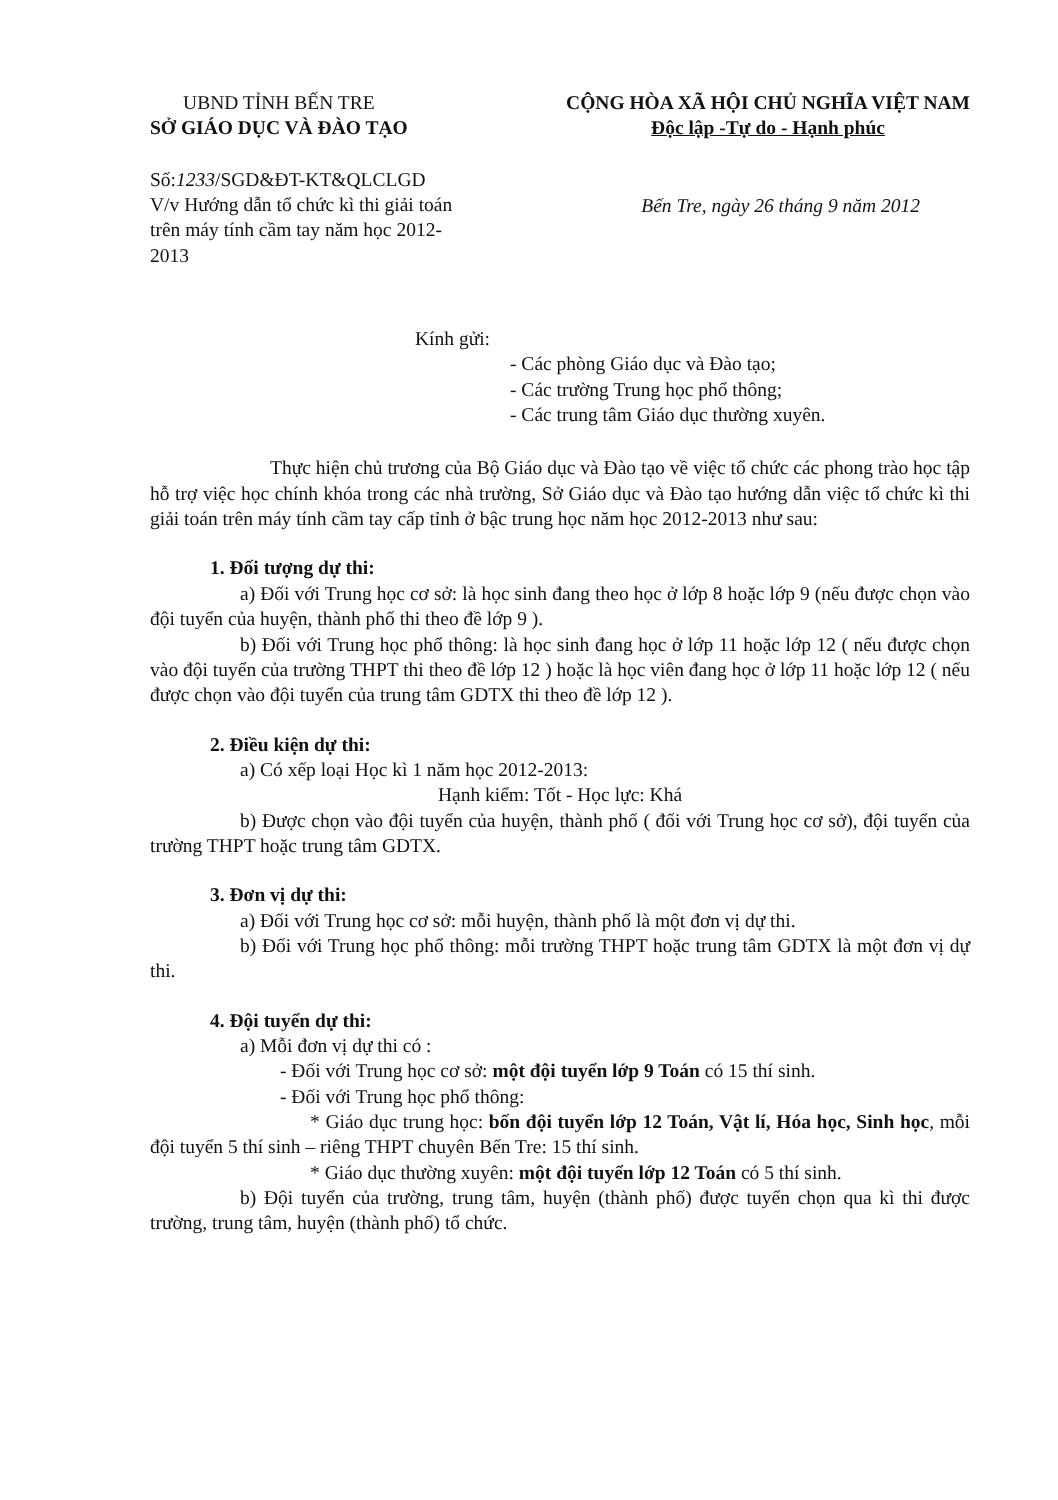UBND TỈNH BẾN TRE
SỞ GIÁO DỤC VÀ ĐÀO TẠO
CỘNG HÒA XÃ HỘI CHỦ NGHĨA VIỆT NAM
Độc lập -Tự do - Hạnh phúc
Số:1233/SGD&ĐT-KT&QLCLGD
V/v Hướng dẫn tổ chức kì thi giải toán trên máy tính cầm tay năm học 2012-2013
Bến Tre, ngày 26 tháng 9 năm 2012
Kính gửi:
- Các phòng Giáo dục và Đào tạo;
- Các trường Trung học phổ thông;
- Các trung tâm Giáo dục thường xuyên.
Thực hiện chủ trương của Bộ Giáo dục và Đào tạo về việc tổ chức các phong trào học tập hỗ trợ việc học chính khóa trong các nhà trường, Sở Giáo dục và Đào tạo hướng dẫn việc tổ chức kì thi giải toán trên máy tính cầm tay cấp tỉnh ở bậc trung học năm học 2012-2013 như sau:
1. Đối tượng dự thi:
a) Đối với Trung học cơ sở: là học sinh đang theo học ở lớp 8 hoặc lớp 9 (nếu được chọn vào đội tuyển của huyện, thành phố thi theo đề lớp 9 ).
b) Đối với Trung học phổ thông: là học sinh đang học ở lớp 11 hoặc lớp 12 ( nếu được chọn vào đội tuyển của trường THPT thi theo đề lớp 12 ) hoặc là học viên đang học ở lớp 11 hoặc lớp 12 ( nếu được chọn vào đội tuyển của trung tâm GDTX thi theo đề lớp 12 ).
2. Điều kiện dự thi:
a) Có xếp loại Học kì 1 năm học 2012-2013:
Hạnh kiểm: Tốt - Học lực: Khá
b) Được chọn vào đội tuyển của huyện, thành phố ( đối với Trung học cơ sở), đội tuyển của trường THPT hoặc trung tâm GDTX.
3. Đơn vị dự thi:
a) Đối với Trung học cơ sở: mỗi huyện, thành phố là một đơn vị dự thi.
b) Đối với Trung học phổ thông: mỗi trường THPT hoặc trung tâm GDTX là một đơn vị dự thi.
4. Đội tuyển dự thi:
a) Mỗi đơn vị dự thi có :
- Đối với Trung học cơ sở: một đội tuyển lớp 9 Toán có 15 thí sinh.
- Đối với Trung học phổ thông:
* Giáo dục trung học: bốn đội tuyển lớp 12 Toán, Vật lí, Hóa học, Sinh học, mỗi đội tuyển 5 thí sinh – riêng THPT chuyên Bến Tre: 15 thí sinh.
* Giáo dục thường xuyên: một đội tuyển lớp 12 Toán có 5 thí sinh.
b) Đội tuyển của trường, trung tâm, huyện (thành phố) được tuyển chọn qua kì thi được trường, trung tâm, huyện (thành phố) tổ chức.